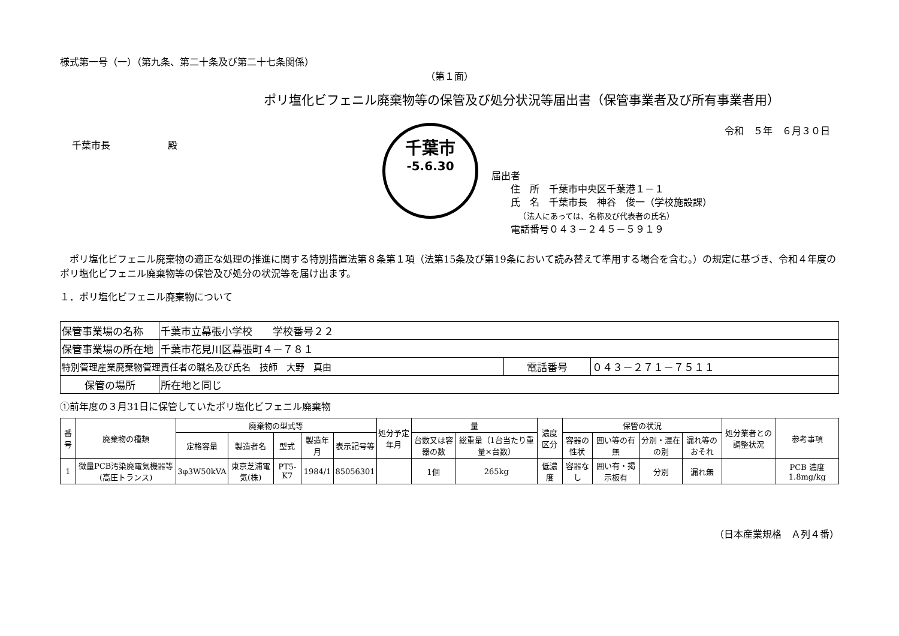千葉市
-5.6.30
様式第一号（一）（第九条、第二十条及び第二十七条関係）
（第１面）
ポリ塩化ビフェニル廃棄物等の保管及び処分状況等届出書（保管事業者及び所有事業者用）
令和　５年　６月３０日
千葉市長　　　　　　殿
届出者
　　住　所　千葉市中央区千葉港１－１
　　氏　名　千葉市長　神谷　俊一（学校施設課）
　　　　（法人にあっては、名称及び代表者の氏名）
　　電話番号０４３－２４５－５９１９
　ポリ塩化ビフェニル廃棄物の適正な処理の推進に関する特別措置法第８条第１項（法第15条及び第19条において読み替えて準用する場合を含む。）の規定に基づき、令和４年度のポリ塩化ビフェニル廃棄物等の保管及び処分の状況等を届け出ます。
１．ポリ塩化ビフェニル廃棄物について
| 保管事業場の名称 | 千葉市立幕張小学校 学校番号２２ | | |
| 保管事業場の所在地 | 千葉市花見川区幕張町４－７８１ | | |
| 特別管理産業廃棄物管理責任者の職名及び氏名 技師 大野 真由 | | 電話番号 | ０４３－２７１－７５１１ |
| 保管の場所 | 所在地と同じ | | |
①前年度の３月31日に保管していたポリ塩化ビフェニル廃棄物
| 番号 | 廃棄物の種類 | 廃棄物の型式等 | | | | | 処分予定年月 | 量 | | 濃度区分 | 保管の状況 | | | | 処分業者との調整状況 | 参考事項 |
| --- | --- | --- | --- | --- | --- | --- | --- | --- | --- | --- | --- | --- | --- | --- | --- | --- |
| | | 定格容量 | 製造者名 | 型式 | 製造年月 | 表示記号等 | | 台数又は容器の数 | 総重量（1台当たり重量×台数） | | 容器の性状 | 囲い等の有無 | 分別・混在の別 | 漏れ等のおそれ | | |
| 1 | 微量PCB汚染廃電気機器等(高圧トランス) | 3φ3W50kVA | 東京芝浦電気(株) | PT5-K7 | 1984/1 | 85056301 | | 1個 | 265kg | 低濃度 | 容器なし | 囲い有・掲示板有 | 分別 | 漏れ無 | | PCB 濃度 1.8mg/kg |
（日本産業規格　Ａ列４番）